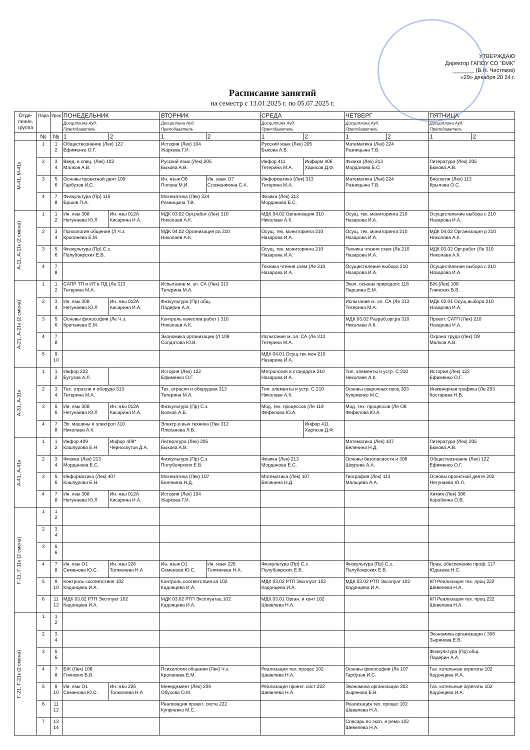УТВЕРЖДАЮ
Директор ГАПОУ СО "ЕМК"
_______ (В.Н. Чистяков)
«29» декабря 20 24 г.
Расписание занятий
на семестр с 13.01.2025 г. по 05.07.2025 г.
| Отде- ление, группа | Пара | Урок | ПОНЕДЕЛЬНИК | | ВТОРНИК | | СРЕДА | | ЧЕТВЕРГ | | ПЯТНИЦА | |
| --- | --- | --- | --- | --- | --- | --- | --- | --- | --- | --- | --- | --- |
| | | | Дисциплина Ауд. Преподаватель | | Дисциплина Ауд. Преподаватель | | Дисциплина Ауд. Преподаватель | | Дисциплина Ауд. Преподаватель | | Дисциплина Ауд. Преподаватель | |
| | № | № | 1 | 2 | 1 | 2 | 1 | 2 | 1 | 2 | 1 | 2 |
| М-41, М-41к | 1 | 1 2 | Обществознание (Лек) 122 Ефименко О.Г. | | История (Лек) 104 Жаркова Г.И. | | Русский язык (Лек) 205 Быкова А.В. | | Математика (Лек) 224 Разницына Т.В. | | | |
| | 2 | 3 4 | Введ. в спец. (Лек) 102 Малков А.В. | | Русский язык (Лек) 205 Быкова А.В. | | Инфор 411 Тетерина М.А. | Информ 406 Харисов Д.Ф. | Физика (Лек) 213 Морданова Е.С. | | Литература (Лек) 205 Быкова А.В. | |
| | 3 | 5 6 | Основы проектной деят 109 Гарбузов И.С. | | Ин. язык О6 Попова М.И. | Ин. язык О7 Сложеникина С.А. | Информатика (Лек) 313 Тетерина М.А. | | Математика (Лек) 224 Разницына Т.В. | | Биология (Лек) 113 Крылова О.С. | |
| | 4 | 7 8 | Физкультура (Пр) 115 Ершов П.А. | | Математика (Лек) 224 Разницына Т.В. | | Физика (Лек) 213 Морданова Е.С. | | | | | |
| А-11, А-11к (2 смена) | 1 | 1 2 | Ин. язы 308 Нетунаева Ю.Л | Ин. язы 012А Кисарина И.А. | МДК 03.02 Орг.работ (Лек) 310 Николаев А.К. | | МДК 04.02 Организация 310 Николаев А.К. | | Осущ. тек. мониторинга 210 Назарова И.А. | | Осуществление выбора с 210 Назарова И.А. | |
| | 2 | 3 4 | Психология общения (Л Ч.з. Кропанева Е.М. | | МДК 04.02 Организация ра 310 Николаев А.К. | | Осущ. тек. мониторинга 210 Назарова И.А. | | Осущ. тек. мониторинга 210 Назарова И.А. | | МДК 04.02 Организация р 310 Николаев А.К. | |
| | 3 | 5 6 | Физкультура (Пр) С.з. Полубоярских Е.В. | | | | Осущ. тек. мониторинга 210 Назарова И.А. | | Техника чтения схем (Ле 210 Назарова И.А. | | МДК 03.02 Орг.работ (Ле 310 Николаев А.К. | |
| | 4 | 7 8 | | | | | Техника чтения схем (Ле 210 Назарова И.А. | | Осуществление выбора 210 Назарова И.А. | | Осуществление выбора с 210 Назарова И.А. | |
| А-21, А-21к (2 смена) | 1 | 1 2 | САПР ТП и ИТ в ПД (Ле 313 Тетерина М.А. | | Испытание м. эл. СА (Лек) 313 Тетерина М.А. | | | | Экол. основы природопс 118 Паршина Е.М. | | БЖ (Лек) 108 Глинских В.В. | |
| | 2 | 3 4 | Ин. язы 308 Нетунаева Ю.Л | Ин. язы 012А Кисарина И.А. | Физкультура (Пр) общ. Падерин А.А. | | | | Испытание м. эл. СА (Ле 313 Тетерина М.А. | | МДК 02.01 Осущ.выбора 210 Назарова И.А. | |
| | 3 | 5 6 | Основы философии (Ле Ч.з. Кропанева Е.М. | | Контроль качества работ ( 310 Николаев А.К. | | | | МДК 03.02 Разраб,орг.ра 310 Николаев А.К. | | Проект. САТП (Лек) 210 Назарова И.А. | |
| | 4 | 7 8 | | | Экономика организации (Л 109 Солдатова Ю.В. | | Испытание м. эл. СА (Ле 313 Тетерина М.А. | | | | Охрана труда (Лек) О8 Малков А.В. | |
| | 5 | 9 10 | | | | | МДК 04.01 Осущ.тек.мон 210 Назарова И.А. | | | | | |
| А-31, А-31к | 1 | 1 2 | Инфор 222 Бутузов А.Л. | | История (Лек) 122 Ефименко О.Г. | | Метрология и стандарти 210 Назарова И.А. | | Тип. элементы и устр. С 310 Николаев А.К. | | История (Лек) 122 Ефименко О.Г. | |
| | 2 | 3 4 | Тех. отрасли и оборудо 313 Тетерина М.А. | | Тех. отрасли и оборудова 313 Тетерина М.А. | | Тип. элементы и устр. С 310 Николаев А.К. | | Основы сварочных проц 303 Куприенко М.С. | | Инженерная графика (Ле 203 Костарева Н.В. | |
| | 3 | 5 6 | Ин. язы 308 Нетунаева Ю.Л | Ин. язы 012А Кисарина И.А. | Физкультура (Пр) С.з. Волков А.Б. | | Мод. тех. процессов (Ле 119 Фефелова Ю.А. | | Мод. тех. процессов (Ле О8 Фефелова Ю.А. | | | |
| | 4 | 7 8 | Эл. машины и электроп 310 Николаев А.К. | | Электр.и выч.техника (Лек 312 Плеханова Л.В. | | | Инфор 411 Харисов Д.Ф. | | | | |
| А-41, А-41к | 1 | 1 2 | Инфор 409 Кашпурова Е.Н | Инфор 409* Черноскутов Д.А. | Литература (Лек) 205 Быкова А.В. | | | | Математика (Лек) 107 Белянина Н.Д. | | Литература (Лек) 205 Быкова А.В. | |
| | 2 | 3 4 | Физика (Лек) 213 Морданова Е.С. | | Физкультура (Пр) С.з. Полубоярских Е.В. | | Физика (Лек) 213 Морданова Е.С. | | Основы безопасности и 306 Шкурова А.А. | | Обществознание (Лек) 122 Ефименко О.Г. | |
| | 3 | 5 6 | Информатика (Лек) 407 Кашпурова Е.Н. | | Математика (Лек) 107 Белянина Н.Д. | | Математика (Лек) 107 Белянина Н.Д. | | География (Лек) 113 Мальцева А.А. | | Основы проектной деяте 202 Нетунаева Ю.Л. | |
| | 4 | 7 8 | Ин. язы 308 Нетунаева Ю.Л | Ин. язы 012А Кисарина И.А. | История (Лек) 104 Жаркова Г.И. | | | | | | Химия (Лек) 306 Коробкина О.В. | |
| Г-11, Г-11к (2 смена) | 1 | 1 2 | | | | | | | | | | |
| | 2 | 3 4 | | | | | | | | | | |
| | 3 | 5 6 | | | | | | | | | | |
| | 4 | 7 8 | Ин. язы О1 Семенова Ю.С. | Ин. язы 226 Толмачева Н.А | Ин. язык О1 Семенова Ю.С. | Ин. язык 226 Толмачева Н.А. | Физкультура (Пр) С.з Полубоярских Е.В. | | Физкультура (Пр) С.з. Полубоярских Е.В. | | Прав. обеспечение проф. 117 Юдакова Н.С. | |
| | 5 | 9 10 | Контроль соответствия 102 Кадонцева И.А. | | Контроль соответствия ка 102 Кадонцева И.А. | | МДК 03.02 РТП Эксплуат 102 Кадонцева И.А. | | МДК 03.02 РТП Эксплуат 102 Кадонцева И.А. | | КП Реализация тех. проц 222 Шевелева Н.А. | |
| | 6 | 11 12 | МДК 03.02 РТП Эксплуат 102 Кадонцева И.А. | | МДК 03.02 РТП Эксплуатац 102 Кадонцева И.А. | | МДК.03.01 Орган. и конт 102 Шевелева Н.А. | | | | КП Реализация тех. проц 222 Шевелева Н.А. | |
| Г-21, Г-21к (2 смена) | 1 | 1 2 | | | | | | | | | | |
| | 2 | 3 4 | | | | | | | | | Экономика организации ( 306 Зырянова Е.В. | |
| | 3 | 5 6 | | | | | | | | | Физкультура (Пр) общ. Падерин А.А. | |
| | 4 | 7 8 | БЖ (Лек) 108 Глинских В.В. | | Психология общения (Лек) Ч.з. Кропанева Е.М. | | Реализация тех. процес 102 Шевелева Н.А. | | Основы философии (Ле 107 Гарбузов И.С. | | Газ. котельные агрегаты 102 Кадонцева И.А. | |
| | 5 | 9 10 | Ин. язы О1 Семенова Ю.С. | Ин. язы 226 Толмачева Н.А | Менеджмент (Лек) 206 Обухова О.М. | | Реализация проект. сист 222 Шевелева Н.А. | | Экономика организации 303 Зырянова Е.В. | | Газ. котельные агрегаты 102 Кадонцева И.А. | |
| | 6 | 11 12 | | | Реализация проект. систе 222 Куприенко М.С. | | | | Реализация тех. процес 102 Шевелева Н.А. | | | |
| | 7 | 13 14 | | | | | | | Слесарь по эксп. и ремо 102 Шевелева Н.А. | | | |